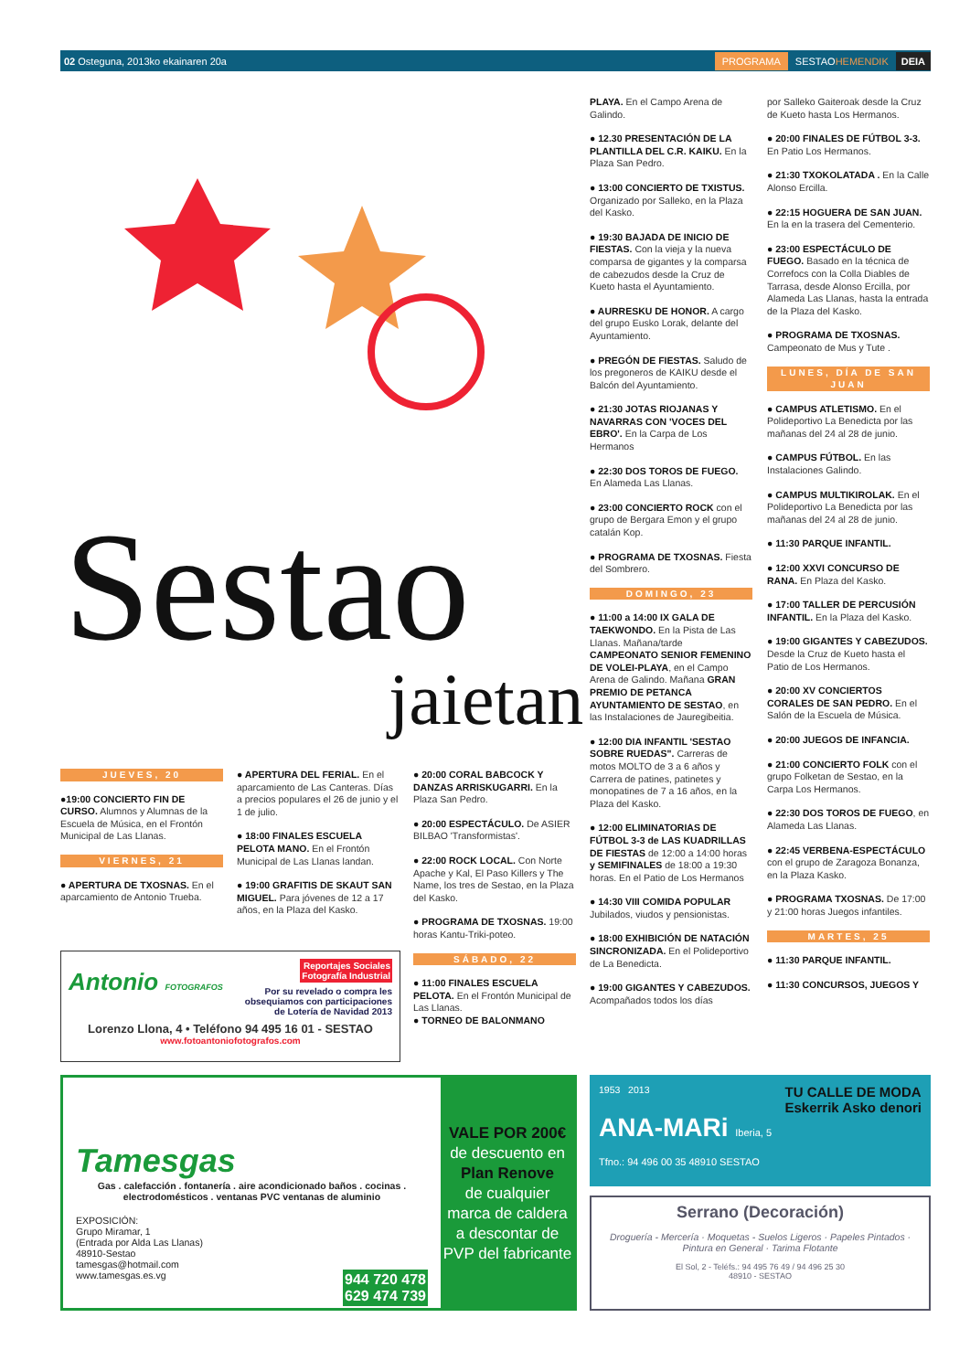02 Osteguna, 2013ko ekainaren 20a PROGRAMA SESTAOHEMENDIK DEIA
Sestao
jaietan
JUEVES, 20
●19:00 CONCIERTO FIN DE CURSO. Alumnos y Alumnas de la Escuela de Música, en el Frontón Municipal de Las Llanas.
VIERNES, 21
● APERTURA DE TXOSNAS. En el aparcamiento de Antonio Trueba.
● APERTURA DEL FERIAL. En el aparcamiento de Las Canteras. Días a precios populares el 26 de junio y el 1 de julio.
● 18:00 FINALES ESCUELA PELOTA MANO. En el Frontón Municipal de Las Llanas landan.
● 19:00 GRAFITIS DE SKAUT SAN MIGUEL. Para jóvenes de 12 a 17 años, en la Plaza del Kasko.
● 20:00 CORAL BABCOCK Y DANZAS ARRISKUGARRI. En la Plaza San Pedro.
● 20:00 ESPECTÁCULO. De ASIER BILBAO 'Transformistas'.
● 22:00 ROCK LOCAL. Con Norte Apache y Kal, El Paso Killers y The Name, los tres de Sestao, en la Plaza del Kasko.
● PROGRAMA DE TXOSNAS. 19:00 horas Kantu-Triki-poteo.
SÁBADO, 22
● 11:00 FINALES ESCUELA PELOTA. En el Frontón Municipal de Las Llanas.
● TORNEO DE BALONMANO
PLAYA. En el Campo Arena de Galindo.
● 12.30 PRESENTACIÓN DE LA PLANTILLA DEL C.R. KAIKU. En la Plaza San Pedro.
● 13:00 CONCIERTO DE TXISTUS. Organizado por Salleko, en la Plaza del Kasko.
● 19:30 BAJADA DE INICIO DE FIESTAS. Con la vieja y la nueva comparsa de gigantes y la comparsa de cabezudos desde la Cruz de Kueto hasta el Ayuntamiento.
● AURRESKU DE HONOR. A cargo del grupo Eusko Lorak, delante del Ayuntamiento.
● PREGÓN DE FIESTAS. Saludo de los pregoneros de KAIKU desde el Balcón del Ayuntamiento.
● 21:30 JOTAS RIOJANAS Y NAVARRAS CON 'VOCES DEL EBRO'. En la Carpa de Los Hermanos
● 22:30 DOS TOROS DE FUEGO. En Alameda Las Llanas.
● 23:00 CONCIERTO ROCK con el grupo de Bergara Emon y el grupo catalán Kop.
● PROGRAMA DE TXOSNAS. Fiesta del Sombrero.
DOMINGO, 23
● 11:00 a 14:00 IX GALA DE TAEKWONDO. En la Pista de Las Llanas. Mañana/tarde CAMPEONATO SENIOR FEMENINO DE VOLEI-PLAYA, en el Campo Arena de Galindo. Mañana GRAN PREMIO DE PETANCA AYUNTAMIENTO DE SESTAO, en las Instalaciones de Jauregibeitia.
● 12:00 DIA INFANTIL 'SESTAO SOBRE RUEDAS". Carreras de motos MOLTO de 3 a 6 años y Carrera de patines, patinetes y monopatines de 7 a 16 años, en la Plaza del Kasko.
● 12:00 ELIMINATORIAS DE FÚTBOL 3-3 de LAS KUADRILLAS DE FIESTAS de 12:00 a 14:00 horas y SEMIFINALES de 18:00 a 19:30 horas. En el Patio de Los Hermanos
● 14:30 VIII COMIDA POPULAR Jubilados, viudos y pensionistas.
● 18:00 EXHIBICIÓN DE NATACIÓN SINCRONIZADA. En el Polideportivo de La Benedicta.
● 19:00 GIGANTES Y CABEZUDOS. Acompañados todos los días
por Salleko Gaiteroak desde la Cruz de Kueto hasta Los Hermanos.
● 20:00 FINALES DE FÚTBOL 3-3. En Patio Los Hermanos.
● 21:30 TXOKOLATADA . En la Calle Alonso Ercilla.
● 22:15 HOGUERA DE SAN JUAN. En la en la trasera del Cementerio.
● 23:00 ESPECTÁCULO DE FUEGO. Basado en la técnica de Correfocs con la Colla Diables de Tarrasa, desde Alonso Ercilla, por Alameda Las Llanas, hasta la entrada de la Plaza del Kasko.
● PROGRAMA DE TXOSNAS. Campeonato de Mus y Tute .
LUNES, DÍA DE SAN JUAN
● CAMPUS ATLETISMO. En el Polideportivo La Benedicta por las mañanas del 24 al 28 de junio.
● CAMPUS FÚTBOL. En las Instalaciones Galindo.
● CAMPUS MULTIKIROLAK. En el Polideportivo La Benedicta por las mañanas del 24 al 28 de junio.
● 11:30 PARQUE INFANTIL.
● 12:00 XXVI CONCURSO DE RANA. En Plaza del Kasko.
● 17:00 TALLER DE PERCUSIÓN INFANTIL. En la Plaza del Kasko.
● 19:00 GIGANTES Y CABEZUDOS. Desde la Cruz de Kueto hasta el Patio de Los Hermanos.
● 20:00 XV CONCIERTOS CORALES DE SAN PEDRO. En el Salón de la Escuela de Música.
● 20:00 JUEGOS DE INFANCIA.
● 21:00 CONCIERTO FOLK con el grupo Folketan de Sestao, en la Carpa Los Hermanos.
● 22:30 DOS TOROS DE FUEGO, en Alameda Las Llanas.
● 22:45 VERBENA-ESPECTÁCULO con el grupo de Zaragoza Bonanza, en la Plaza Kasko.
● PROGRAMA TXOSNAS. De 17:00 y 21:00 horas Juegos infantiles.
MARTES, 25
● 11:30 PARQUE INFANTIL.
● 11:30 CONCURSOS, JUEGOS Y
Antonio FOTOGRAFOS
Reportajes Sociales
Fotografía Industrial
Por su revelado o compra les
obsequiamos con participaciones
de Lotería de Navidad 2013
Lorenzo Llona, 4 • Teléfono 94 495 16 01 - SESTAO
www.fotoantoniofotografos.com
Tamesgas
Gas . calefacción . fontanería . aire acondicionado baños . cocinas . electrodomésticos . ventanas PVC ventanas de aluminio
EXPOSICIÓN:
Grupo Miramar, 1
(Entrada por Alda Las Llanas)
48910-Sestao
tamesgas@hotmail.com
www.tamesgas.es.vg 944 720 478
629 474 739
VALE POR 200€
de descuento en
Plan Renove
de cualquier
marca de caldera
a descontar de
PVP del fabricante
1953 2013 TU CALLE DE MODA
Eskerrik Asko denori
ANA-MARi Iberia, 5 Tfno.: 94 496 00 35 48910 SESTAO
Serrano (Decoración)
Droguería - Mercería · Moquetas - Suelos Ligeros · Papeles Pintados · Pintura en General · Tarima Flotante
El Sol, 2 - Teléfs.: 94 495 76 49 / 94 496 25 30
48910 - SESTAO